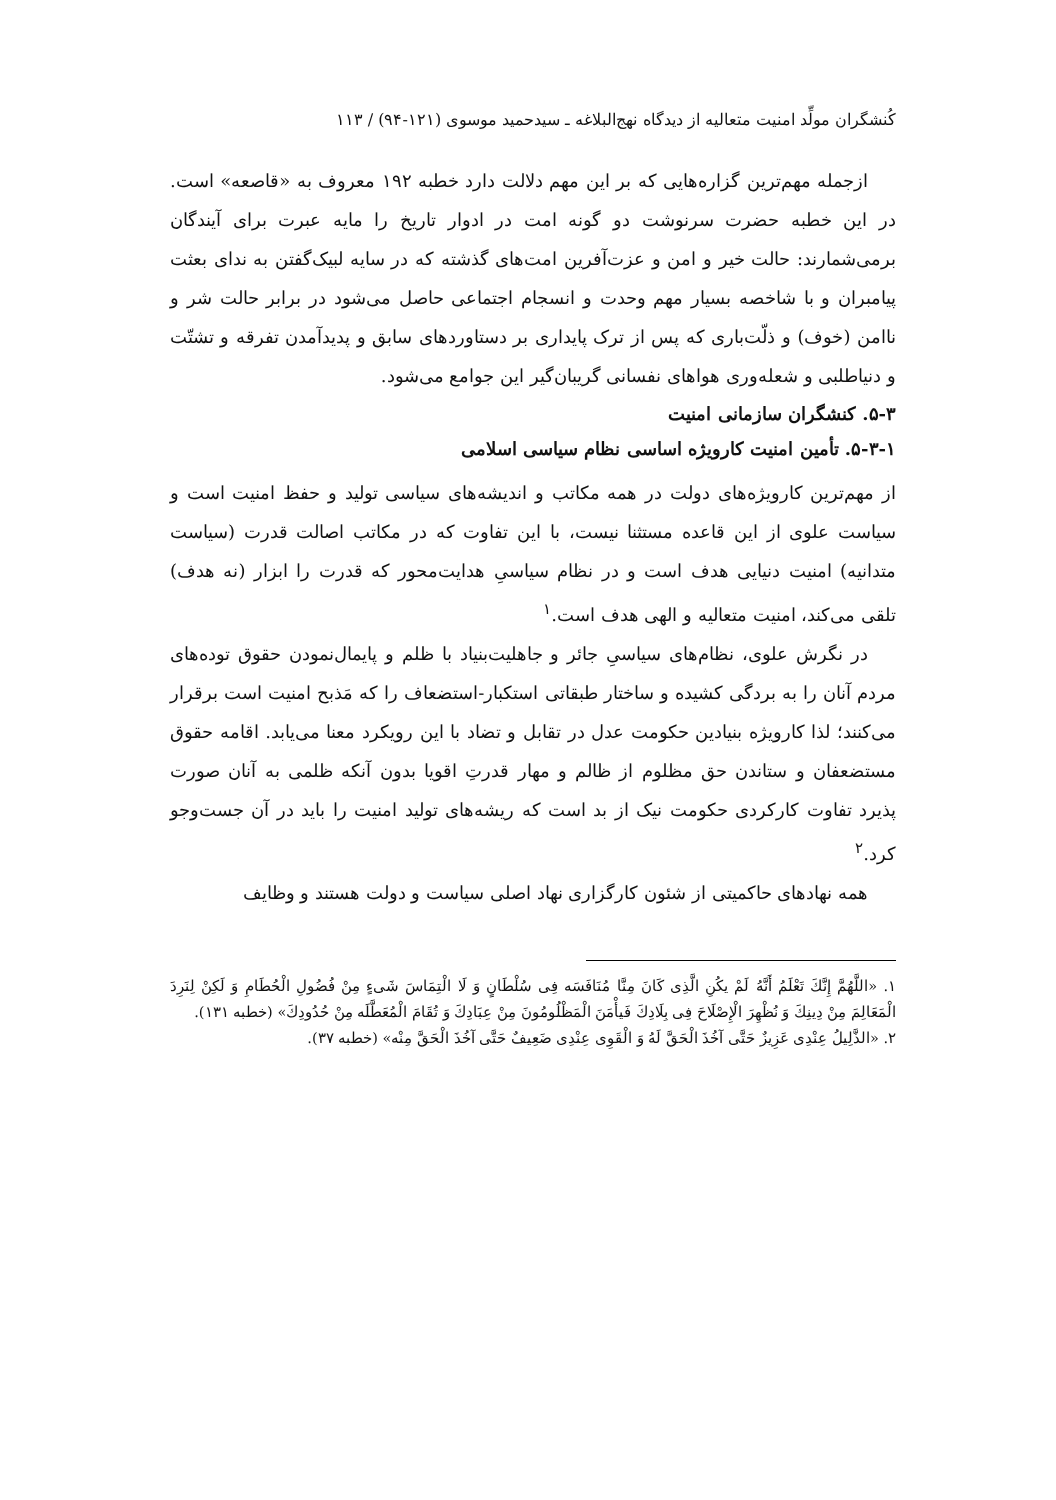کُنشگران مولِّد امنیت متعالیه از دیدگاه نهج‌البلاغه ـ سیدحمید موسوی (۱۲۱-۹۴) / ۱۱۳
ازجمله مهم‌ترین گزاره‌هایی که بر این مهم دلالت دارد خطبه ۱۹۲ معروف به «قاصعه» است. در این خطبه حضرت سرنوشت دو گونه امت در ادوار تاریخ را مایه عبرت برای آیندگان برمی‌شمارند: حالت خیر و امن و عزت‌آفرین امت‌های گذشته که در سایه لبیک‌گفتن به ندای بعثت پیامبران و با شاخصه بسیار مهم وحدت و انسجام اجتماعی حاصل می‌شود در برابر حالت شر و ناامن (خوف) و ذلّت‌باری که پس از ترک پایداری بر دستاوردهای سابق و پدیدآمدن تفرقه و تشتّت و دنیاطلبی و شعله‌وری هواهای نفسانی گریبان‌گیر این جوامع می‌شود.
۵-۳. کنشگران سازمانی امنیت
۵-۳-۱. تأمین امنیت کارویژه اساسی نظام سیاسی اسلامی
از مهم‌ترین کارویژه‌های دولت در همه مکاتب و اندیشه‌های سیاسی تولید و حفظ امنیت است و سیاست علوی از این قاعده مستثنا نیست، با این تفاوت که در مکاتب اصالت قدرت (سیاست متدانیه) امنیت دنیایی هدف است و در نظام سیاسیِ هدایت‌محور که قدرت را ابزار (نه هدف) تلقی می‌کند، امنیت متعالیه و الهی هدف است.<sup>۱</sup>
در نگرش علوی، نظام‌های سیاسیِ جائر و جاهلیت‌بنیاد با ظلم و پایمال‌نمودن حقوق توده‌های مردم آنان را به بردگی کشیده و ساختار طبقاتی استکبار-استضعاف را که مَذبح امنیت است برقرار می‌کنند؛ لذا کارویژه بنیادین حکومت عدل در تقابل و تضاد با این رویکرد معنا می‌یابد. اقامه حقوق مستضعفان و ستاندن حق مظلوم از ظالم و مهار قدرتِ اقویا بدون آنکه ظلمی به آنان صورت پذیرد تفاوت کارکردی حکومت نیک از بد است که ریشه‌های تولید امنیت را باید در آن جست‌وجو کرد.<sup>۲</sup>
همه نهادهای حاکمیتی از شئون کارگزاری نهاد اصلی سیاست و دولت هستند و وظایف
۱. «اللَّهُمَّ إِنَّكَ تَعْلَمُ أَنَّهُ لَمْ يكُنِ الَّذِی كَانَ مِنَّا مُنَافَسَه فِی سُلْطَانٍ وَ لَا الْتِمَاسَ شَیءٍ مِنْ فُضُولِ الْحُطَامِ وَ لَكِنْ لِنَرِدَ الْمَعَالِمَ مِنْ دِينِكَ وَ نُظْهِرَ الْإِصْلَاحَ فِی بِلَادِكَ فَيأْمَنَ الْمَظْلُومُونَ مِنْ عِبَادِكَ وَ تُقَامَ الْمُعَطَّلَه مِنْ حُدُودِكَ» (خطبه ۱۳۱).
۲. «الذَّلِيلُ عِنْدِی عَزِيزٌ حَتَّی آخُذَ الْحَقَّ لَهُ وَ الْقَوِی عِنْدِی ضَعِيفٌ حَتَّی آخُذَ الْحَقَّ مِنْه» (خطبه ۳۷).